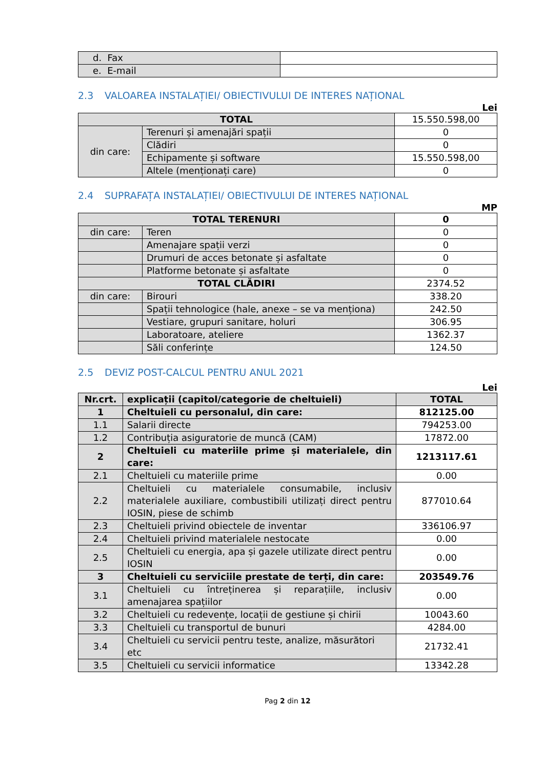| d. Fax | |
| e. E-mail | |
2.3 VALOAREA INSTALAȚIEI/ OBIECTIVULUI DE INTERES NAȚIONAL
Lei
| TOTAL | | 15.550.598,00 |
| din care: | Terenuri și amenajări spații | 0 |
| | Clădiri | 0 |
| | Echipamente și software | 15.550.598,00 |
| | Altele (menționați care) | 0 |
2.4 SUPRAFAȚA INSTALAȚIEI/ OBIECTIVULUI DE INTERES NAȚIONAL
MP
| TOTAL TERENURI | | 0 |
| din care: | Teren | 0 |
| | Amenajare spații verzi | 0 |
| | Drumuri de acces betonate și asfaltate | 0 |
| | Platforme betonate și asfaltate | 0 |
| TOTAL CLĂDIRI | | 2374.52 |
| din care: | Birouri | 338.20 |
| | Spații tehnologice (hale, anexe – se va menționa) | 242.50 |
| | Vestiare, grupuri sanitare, holuri | 306.95 |
| | Laboratoare, ateliere | 1362.37 |
| | Săli conferințe | 124.50 |
2.5 DEVIZ POST-CALCUL PENTRU ANUL 2021
Lei
| Nr.crt. | explicații (capitol/categorie de cheltuieli) | TOTAL |
| --- | --- | --- |
| 1 | Cheltuieli cu personalul, din care: | 812125.00 |
| 1.1 | Salarii directe | 794253.00 |
| 1.2 | Contribuția asiguratorie de muncă (CAM) | 17872.00 |
| 2 | Cheltuieli cu materiile prime și materialele, din care: | 1213117.61 |
| 2.1 | Cheltuieli cu materiile prime | 0.00 |
| 2.2 | Cheltuieli cu materialele consumabile, inclusiv materialele auxiliare, combustibili utilizați direct pentru IOSIN, piese de schimb | 877010.64 |
| 2.3 | Cheltuieli privind obiectele de inventar | 336106.97 |
| 2.4 | Cheltuieli privind materialele nestocate | 0.00 |
| 2.5 | Cheltuieli cu energia, apa și gazele utilizate direct pentru IOSIN | 0.00 |
| 3 | Cheltuieli cu serviciile prestate de terți, din care: | 203549.76 |
| 3.1 | Cheltuieli cu întreținerea și reparațiile, inclusiv amenajarea spațiilor | 0.00 |
| 3.2 | Cheltuieli cu redevențe, locații de gestiune și chirii | 10043.60 |
| 3.3 | Cheltuieli cu transportul de bunuri | 4284.00 |
| 3.4 | Cheltuieli cu servicii pentru teste, analize, măsurători etc | 21732.41 |
| 3.5 | Cheltuieli cu servicii informatice | 13342.28 |
Pag 2 din 12